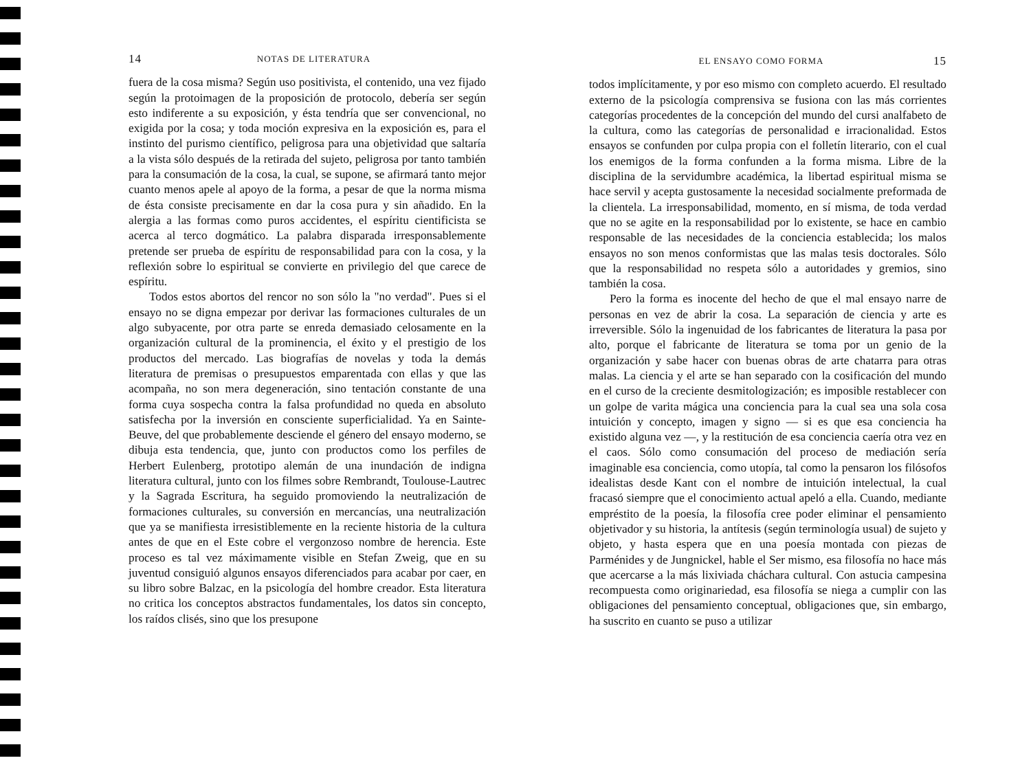14 NOTAS DE LITERATURA
fuera de la cosa misma? Según uso positivista, el contenido, una vez fijado según la protoimagen de la proposición de protocolo, debería ser según esto indiferente a su exposición, y ésta tendría que ser convencional, no exigida por la cosa; y toda moción expresiva en la exposición es, para el instinto del purismo científico, peligrosa para una objetividad que saltaría a la vista sólo después de la retirada del sujeto, peligrosa por tanto también para la consumación de la cosa, la cual, se supone, se afirmará tanto mejor cuanto menos apele al apoyo de la forma, a pesar de que la norma misma de ésta consiste precisamente en dar la cosa pura y sin añadido. En la alergia a las formas como puros accidentes, el espíritu cientificista se acerca al terco dogmático. La palabra disparada irresponsablemente pretende ser prueba de espíritu de responsabilidad para con la cosa, y la reflexión sobre lo espiritual se convierte en privilegio del que carece de espíritu.
Todos estos abortos del rencor no son sólo la "no verdad". Pues si el ensayo no se digna empezar por derivar las formaciones culturales de un algo subyacente, por otra parte se enreda demasiado celosamente en la organización cultural de la prominencia, el éxito y el prestigio de los productos del mercado. Las biografías de novelas y toda la demás literatura de premisas o presupuestos emparentada con ellas y que las acompaña, no son mera degeneración, sino tentación constante de una forma cuya sospecha contra la falsa profundidad no queda en absoluto satisfecha por la inversión en consciente superficialidad. Ya en Sainte-Beuve, del que probablemente desciende el género del ensayo moderno, se dibuja esta tendencia, que, junto con productos como los perfiles de Herbert Eulenberg, prototipo alemán de una inundación de indigna literatura cultural, junto con los filmes sobre Rembrandt, Toulouse-Lautrec y la Sagrada Escritura, ha seguido promoviendo la neutralización de formaciones culturales, su conversión en mercancías, una neutralización que ya se manifiesta irresistiblemente en la reciente historia de la cultura antes de que en el Este cobre el vergonzoso nombre de herencia. Este proceso es tal vez máximamente visible en Stefan Zweig, que en su juventud consiguió algunos ensayos diferenciados para acabar por caer, en su libro sobre Balzac, en la psicología del hombre creador. Esta literatura no critica los conceptos abstractos fundamentales, los datos sin concepto, los raídos clisés, sino que los presupone
EL ENSAYO COMO FORMA 15
todos implícitamente, y por eso mismo con completo acuerdo. El resultado externo de la psicología comprensiva se fusiona con las más corrientes categorías procedentes de la concepción del mundo del cursi analfabeto de la cultura, como las categorías de personalidad e irracionalidad. Estos ensayos se confunden por culpa propia con el folletín literario, con el cual los enemigos de la forma confunden a la forma misma. Libre de la disciplina de la servidumbre académica, la libertad espiritual misma se hace servil y acepta gustosamente la necesidad socialmente preformada de la clientela. La irresponsabilidad, momento, en sí misma, de toda verdad que no se agite en la responsabilidad por lo existente, se hace en cambio responsable de las necesidades de la conciencia establecida; los malos ensayos no son menos conformistas que las malas tesis doctorales. Sólo que la responsabilidad no respeta sólo a autoridades y gremios, sino también la cosa.
Pero la forma es inocente del hecho de que el mal ensayo narre de personas en vez de abrir la cosa. La separación de ciencia y arte es irreversible. Sólo la ingenuidad de los fabricantes de literatura la pasa por alto, porque el fabricante de literatura se toma por un genio de la organización y sabe hacer con buenas obras de arte chatarra para otras malas. La ciencia y el arte se han separado con la cosificación del mundo en el curso de la creciente desmitologización; es imposible restablecer con un golpe de varita mágica una conciencia para la cual sea una sola cosa intuición y concepto, imagen y signo — si es que esa conciencia ha existido alguna vez —, y la restitución de esa conciencia caería otra vez en el caos. Sólo como consumación del proceso de mediación sería imaginable esa conciencia, como utopía, tal como la pensaron los filósofos idealistas desde Kant con el nombre de intuición intelectual, la cual fracasó siempre que el conocimiento actual apeló a ella. Cuando, mediante empréstito de la poesía, la filosofía cree poder eliminar el pensamiento objetivador y su historia, la antítesis (según terminología usual) de sujeto y objeto, y hasta espera que en una poesía montada con piezas de Parménides y de Jungnickel, hable el Ser mismo, esa filosofía no hace más que acercarse a la más lixiviada cháchara cultural. Con astucia campesina recompuesta como originariedad, esa filosofía se niega a cumplir con las obligaciones del pensamiento conceptual, obligaciones que, sin embargo, ha suscrito en cuanto se puso a utilizar